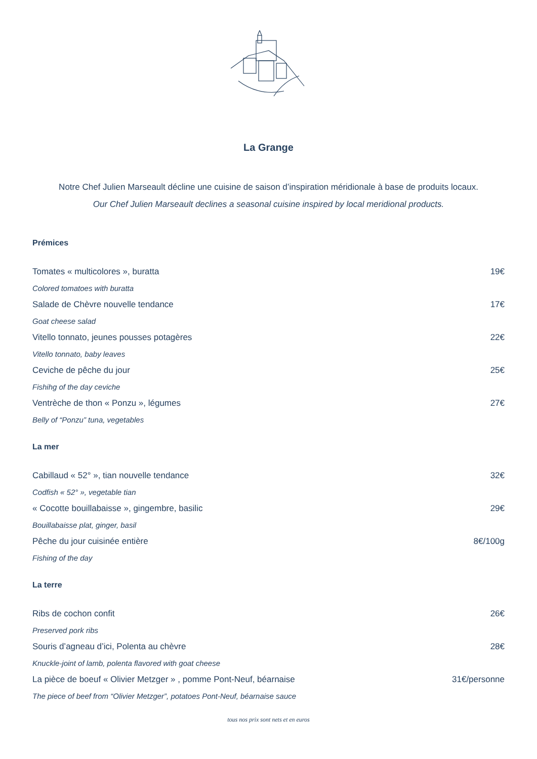La Grange
Notre Chef Julien Marseault décline une cuisine de saison d’inspiration méridionale à base de produits locaux.
Our Chef Julien Marseault declines a seasonal cuisine inspired by local meridional products.
Prémices
Tomates « multicolores », buratta 19€
Colored tomatoes with buratta
Salade de Chèvre nouvelle tendance 17€
Goat cheese salad
Vitello tonnato, jeunes pousses potagères 22€
Vitello tonnato, baby leaves
Ceviche de pêche du jour 25€
Fishihg of the day ceviche
Ventrèche de thon « Ponzu », légumes 27€
Belly of “Ponzu” tuna, vegetables
La mer
Cabillaud « 52° », tian nouvelle tendance 32€
Codfish « 52° », vegetable tian
« Cocotte bouillabaisse », gingembre, basilic 29€
Bouillabaisse plat, ginger, basil
Pêche du jour cuisinée entière 8€/100g
Fishing of the day
La terre
Ribs de cochon confit 26€
Preserved pork ribs
Souris d’agneau d’ici, Polenta au chèvre 28€
Knuckle-joint of lamb, polenta flavored with goat cheese
La pièce de boeuf « Olivier Metzger » , pomme Pont-Neuf, béarnaise 31€/personne
The piece of beef from “Olivier Metzger”, potatoes Pont-Neuf, béarnaise sauce
tous nos prix sont nets et en euros